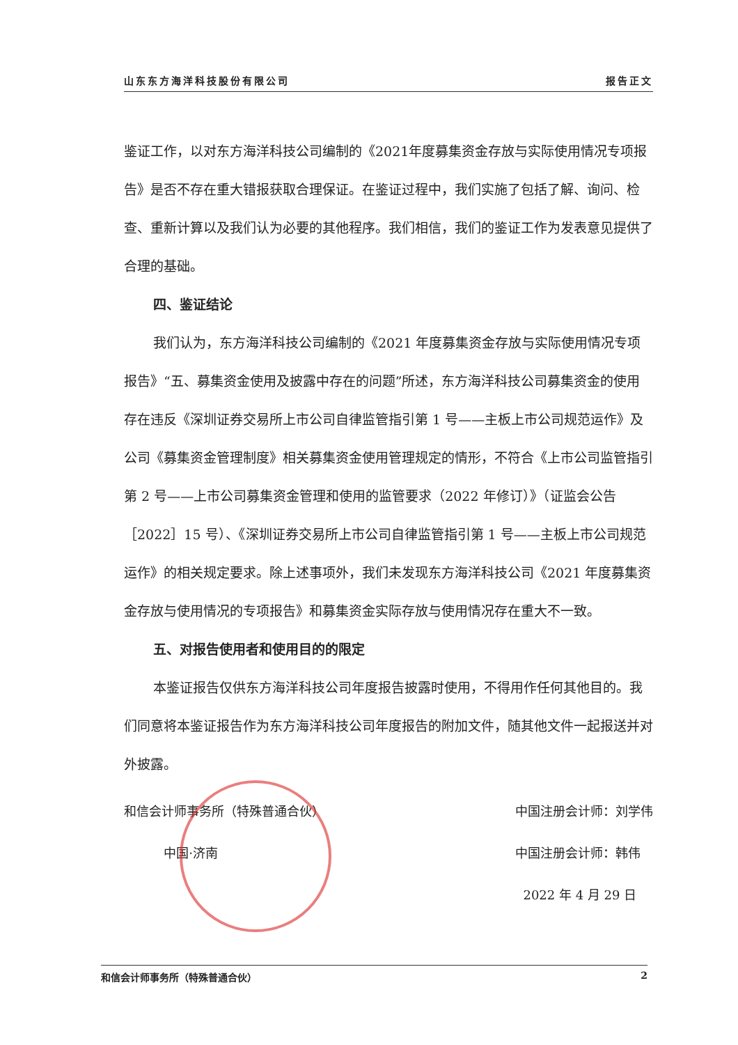山东东方海洋科技股份有限公司 报告正文
鉴证工作，以对东方海洋科技公司编制的《2021年度募集资金存放与实际使用情况专项报告》是否不存在重大错报获取合理保证。在鉴证过程中，我们实施了包括了解、询问、检查、重新计算以及我们认为必要的其他程序。我们相信，我们的鉴证工作为发表意见提供了合理的基础。
四、鉴证结论
我们认为，东方海洋科技公司编制的《2021 年度募集资金存放与实际使用情况专项报告》“五、募集资金使用及披露中存在的问题”所述，东方海洋科技公司募集资金的使用存在违反《深圳证券交易所上市公司自律监管指引第 1 号——主板上市公司规范运作》及公司《募集资金管理制度》相关募集资金使用管理规定的情形，不符合《上市公司监管指引第 2 号——上市公司募集资金管理和使用的监管要求（2022 年修订）》（证监会公告［2022］15 号）、《深圳证券交易所上市公司自律监管指引第 1 号——主板上市公司规范运作》的相关规定要求。除上述事项外，我们未发现东方海洋科技公司《2021 年度募集资金存放与使用情况的专项报告》和募集资金实际存放与使用情况存在重大不一致。
五、对报告使用者和使用目的的限定
本鉴证报告仅供东方海洋科技公司年度报告披露时使用，不得用作任何其他目的。我们同意将本鉴证报告作为东方海洋科技公司年度报告的附加文件，随其他文件一起报送并对外披露。
和信会计师事务所（特殊普通合伙）
中国·济南
中国注册会计师：刘学伟
中国注册会计师：韩伟
2022 年 4 月 29 日
和信会计师事务所（特殊普通合伙） 2